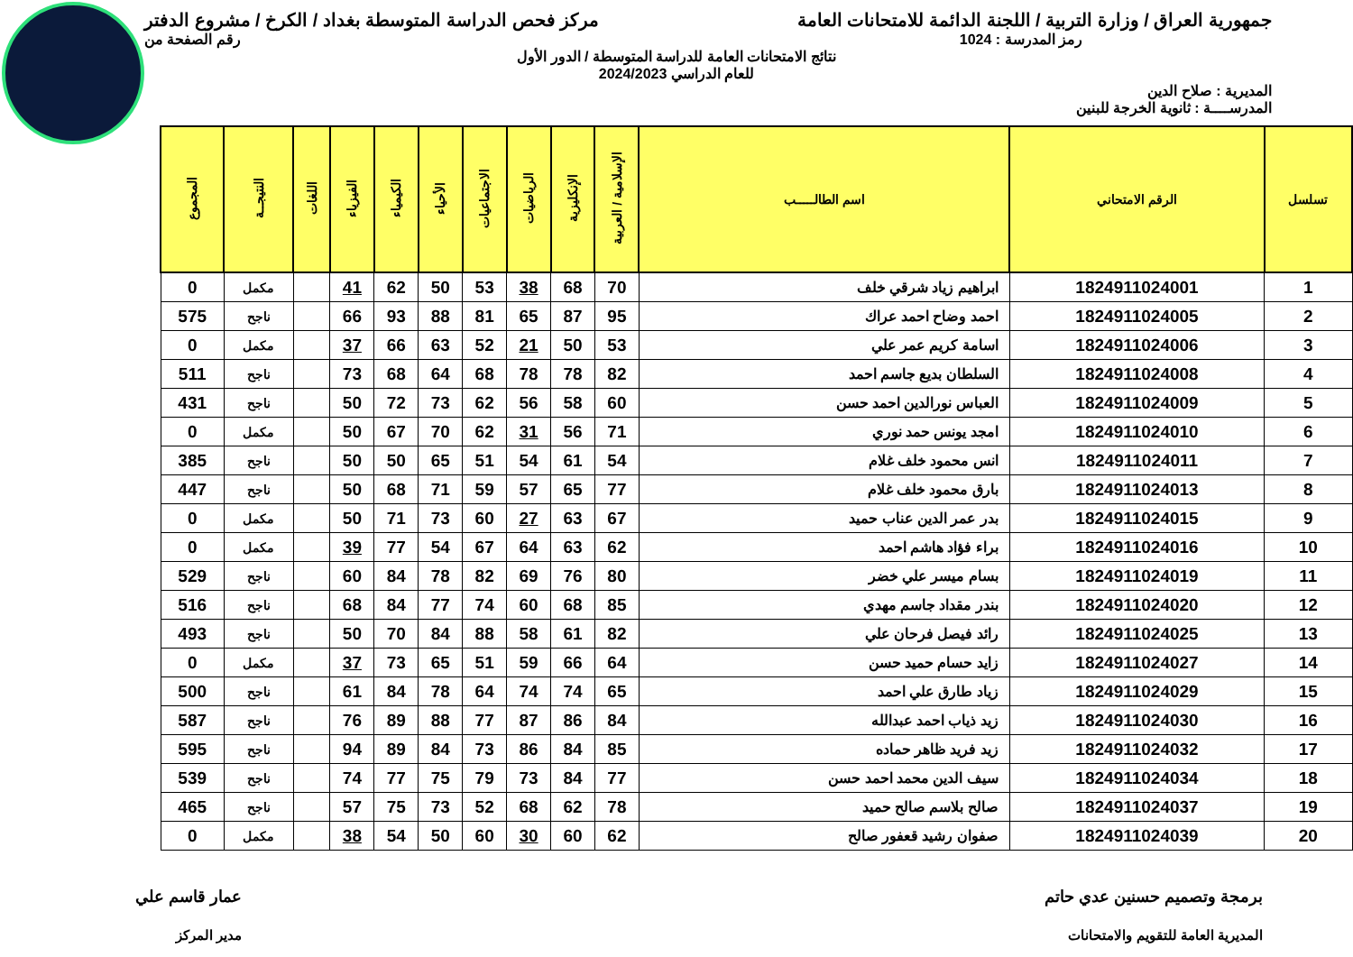جمهورية العراق / وزارة التربية / اللجنة الدائمة للامتحانات العامة
مركز فحص الدراسة المتوسطة بغداد / الكرخ / مشروع الدفتر
رمز المدرسة : 1024 رقم الصفحة من
نتائج الامتحانات العامة للدراسة المتوسطة / الدور الأول
للعام الدراسي 2024/2023
المديرية : صلاح الدين
المدرســــة : ثانوية الخرجة للبنين
| تسلسل | الرقم الامتحاني | اسم الطالـــــب | الإسلامية / العربية | الإنكليزية | الرياضيات | الاجتماعيات | الأحياء | الكيمياء | الفيزياء | اللغات | النتيجــة | المجموع |
| --- | --- | --- | --- | --- | --- | --- | --- | --- | --- | --- | --- | --- |
| 1 | 1824911024001 | ابراهيم زياد شرقي خلف | 70 | 68 | 38 | 53 | 50 | 62 | 41 | | مكمل | 0 |
| 2 | 1824911024005 | احمد وضاح احمد عراك | 95 | 87 | 65 | 81 | 88 | 93 | 66 | | ناجح | 575 |
| 3 | 1824911024006 | اسامة كريم عمر علي | 53 | 50 | 21 | 52 | 63 | 66 | 37 | | مكمل | 0 |
| 4 | 1824911024008 | السلطان بديع جاسم احمد | 82 | 78 | 78 | 68 | 64 | 68 | 73 | | ناجح | 511 |
| 5 | 1824911024009 | العباس نورالدين احمد حسن | 60 | 58 | 56 | 62 | 73 | 72 | 50 | | ناجح | 431 |
| 6 | 1824911024010 | امجد يونس حمد نوري | 71 | 56 | 31 | 62 | 70 | 67 | 50 | | مكمل | 0 |
| 7 | 1824911024011 | انس محمود خلف غلام | 54 | 61 | 54 | 51 | 65 | 50 | 50 | | ناجح | 385 |
| 8 | 1824911024013 | بارق محمود خلف غلام | 77 | 65 | 57 | 59 | 71 | 68 | 50 | | ناجح | 447 |
| 9 | 1824911024015 | بدر عمر الدين عناب حميد | 67 | 63 | 27 | 60 | 73 | 71 | 50 | | مكمل | 0 |
| 10 | 1824911024016 | براء فؤاد هاشم احمد | 62 | 63 | 64 | 67 | 54 | 77 | 39 | | مكمل | 0 |
| 11 | 1824911024019 | بسام ميسر علي خضر | 80 | 76 | 69 | 82 | 78 | 84 | 60 | | ناجح | 529 |
| 12 | 1824911024020 | بندر مقداد جاسم مهدي | 85 | 68 | 60 | 74 | 77 | 84 | 68 | | ناجح | 516 |
| 13 | 1824911024025 | رائد فيصل فرحان علي | 82 | 61 | 58 | 88 | 84 | 70 | 50 | | ناجح | 493 |
| 14 | 1824911024027 | زايد حسام حميد حسن | 64 | 66 | 59 | 51 | 65 | 73 | 37 | | مكمل | 0 |
| 15 | 1824911024029 | زياد طارق علي احمد | 65 | 74 | 74 | 64 | 78 | 84 | 61 | | ناجح | 500 |
| 16 | 1824911024030 | زيد ذياب احمد عبدالله | 84 | 86 | 87 | 77 | 88 | 89 | 76 | | ناجح | 587 |
| 17 | 1824911024032 | زيد فريد ظاهر حماده | 85 | 84 | 86 | 73 | 84 | 89 | 94 | | ناجح | 595 |
| 18 | 1824911024034 | سيف الدين محمد احمد حسن | 77 | 84 | 73 | 79 | 75 | 77 | 74 | | ناجح | 539 |
| 19 | 1824911024037 | صالح بلاسم صالح حميد | 78 | 62 | 68 | 52 | 73 | 75 | 57 | | ناجح | 465 |
| 20 | 1824911024039 | صفوان رشيد قعفور صالح | 62 | 60 | 30 | 60 | 50 | 54 | 38 | | مكمل | 0 |
برمجة وتصميم حسنين عدي حاتم
المديرية العامة للتقويم والامتحانات
عمار قاسم علي
مدير المركز